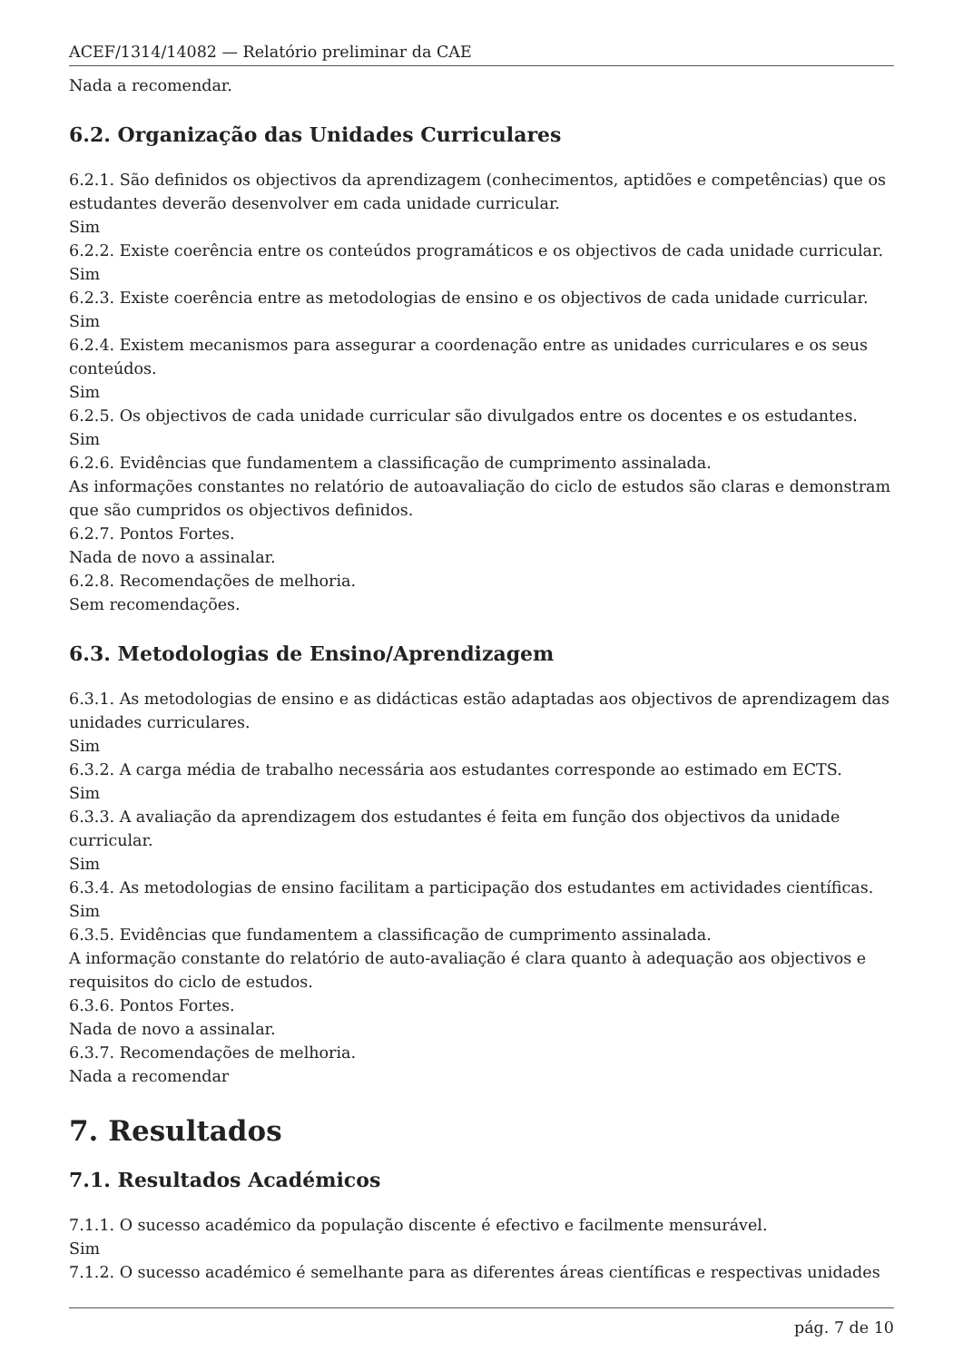ACEF/1314/14082 — Relatório preliminar da CAE
Nada a recomendar.
6.2. Organização das Unidades Curriculares
6.2.1. São definidos os objectivos da aprendizagem (conhecimentos, aptidões e competências) que os estudantes deverão desenvolver em cada unidade curricular.
Sim
6.2.2. Existe coerência entre os conteúdos programáticos e os objectivos de cada unidade curricular.
Sim
6.2.3. Existe coerência entre as metodologias de ensino e os objectivos de cada unidade curricular.
Sim
6.2.4. Existem mecanismos para assegurar a coordenação entre as unidades curriculares e os seus conteúdos.
Sim
6.2.5. Os objectivos de cada unidade curricular são divulgados entre os docentes e os estudantes.
Sim
6.2.6. Evidências que fundamentem a classificação de cumprimento assinalada.
As informações constantes no relatório de autoavaliação do ciclo de estudos são claras e demonstram que são cumpridos os objectivos definidos.
6.2.7. Pontos Fortes.
Nada de novo a assinalar.
6.2.8. Recomendações de melhoria.
Sem recomendações.
6.3. Metodologias de Ensino/Aprendizagem
6.3.1. As metodologias de ensino e as didácticas estão adaptadas aos objectivos de aprendizagem das unidades curriculares.
Sim
6.3.2. A carga média de trabalho necessária aos estudantes corresponde ao estimado em ECTS.
Sim
6.3.3. A avaliação da aprendizagem dos estudantes é feita em função dos objectivos da unidade curricular.
Sim
6.3.4. As metodologias de ensino facilitam a participação dos estudantes em actividades científicas.
Sim
6.3.5. Evidências que fundamentem a classificação de cumprimento assinalada.
A informação constante do relatório de auto-avaliação é clara quanto à adequação aos objectivos e requisitos do ciclo de estudos.
6.3.6. Pontos Fortes.
Nada de novo a assinalar.
6.3.7. Recomendações de melhoria.
Nada a recomendar
7. Resultados
7.1. Resultados Académicos
7.1.1. O sucesso académico da população discente é efectivo e facilmente mensurável.
Sim
7.1.2. O sucesso académico é semelhante para as diferentes áreas científicas e respectivas unidades
pág. 7 de 10